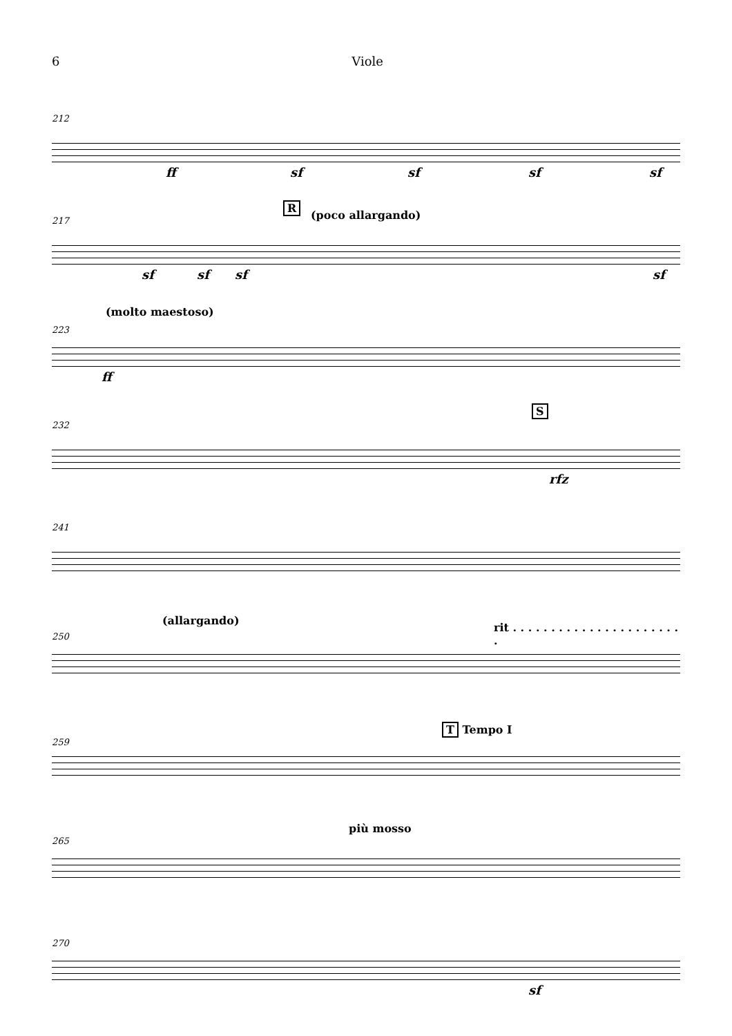6 Viole
212
ff sf sf sf sf
217
R
(poco allargando)
sf sf sf sf
(molto maestoso)
223
ff
232
S
rfz
241
(allargando)
250
rit . . . . . . . . . . . . . . . . . . . . . . .
259
T Tempo I
265
più mosso
270
sf